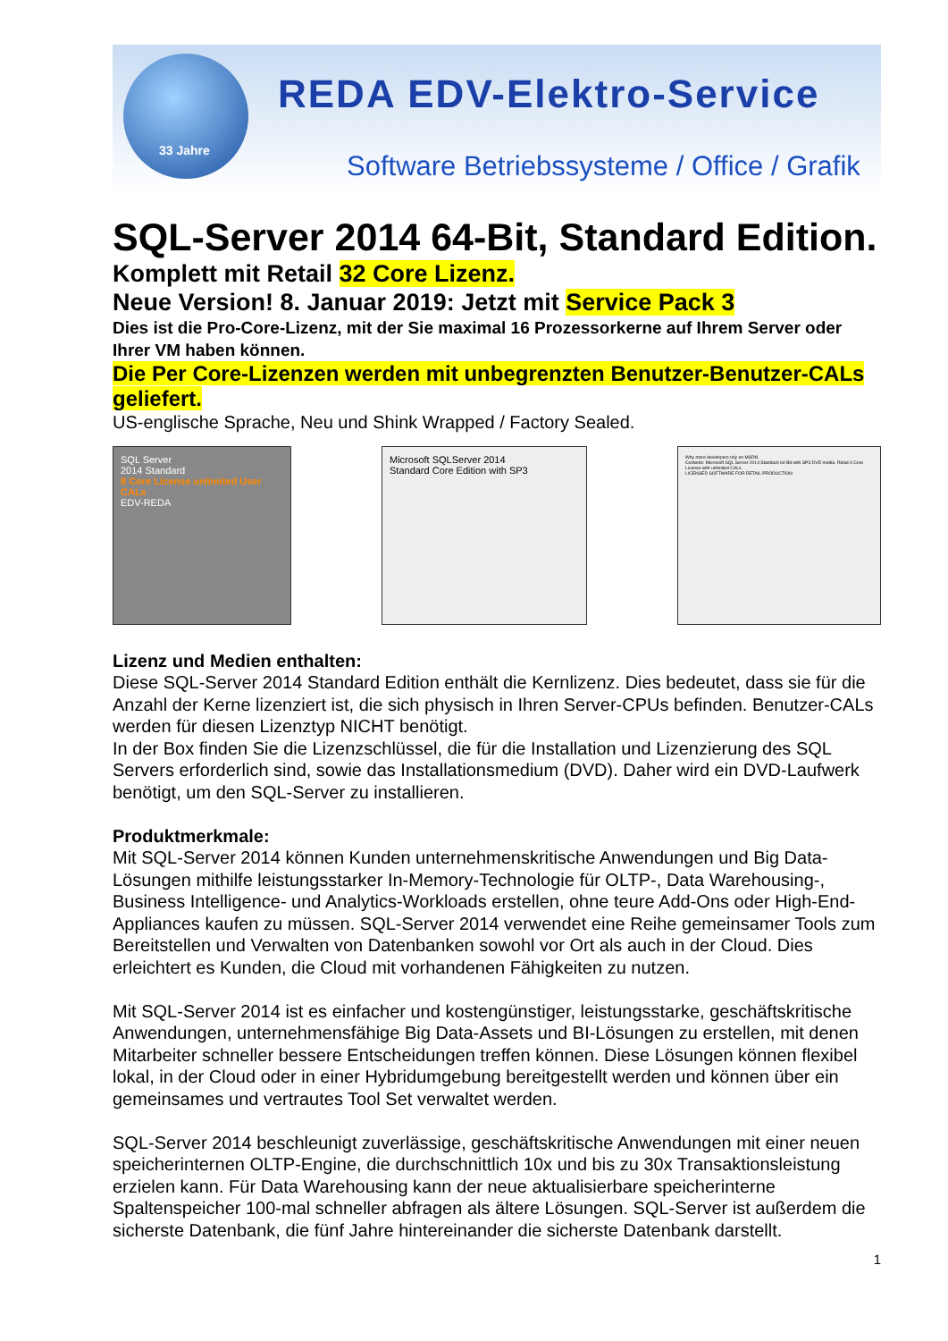33 Jahre
REDA EDV-Elektro-Service
Software Betriebssysteme / Office / Grafik
SQL-Server 2014 64-Bit, Standard Edition.
Komplett mit Retail 32 Core Lizenz.
Neue Version! 8. Januar 2019: Jetzt mit Service Pack 3
Dies ist die Pro-Core-Lizenz, mit der Sie maximal 16 Prozessorkerne auf Ihrem Server oder Ihrer VM haben können.
Die Per Core-Lizenzen werden mit unbegrenzten Benutzer-Benutzer-CALs geliefert.
US-englische Sprache, Neu und Shink Wrapped / Factory Sealed.
SQL Server
2014 Standard
8 Core License unlimited User CALs
EDV-REDA
Microsoft SQLServer 2014
Standard Core Edition with SP3
Why more developers rely on MSDN.
Contents: Microsoft SQL Server 2014 Standard 64-Bit with SP3 DVD media. Retail 4 Core License with unlimited CALs.
LICENSED SOFTWARE FOR RETAIL PRODUCTION
Lizenz und Medien enthalten:
Diese SQL-Server 2014 Standard Edition enthält die Kernlizenz. Dies bedeutet, dass sie für die Anzahl der Kerne lizenziert ist, die sich physisch in Ihren Server-CPUs befinden. Benutzer-CALs werden für diesen Lizenztyp NICHT benötigt.
In der Box finden Sie die Lizenzschlüssel, die für die Installation und Lizenzierung des SQL Servers erforderlich sind, sowie das Installationsmedium (DVD). Daher wird ein DVD-Laufwerk benötigt, um den SQL-Server zu installieren.
Produktmerkmale:
Mit SQL-Server 2014 können Kunden unternehmenskritische Anwendungen und Big Data-Lösungen mithilfe leistungsstarker In-Memory-Technologie für OLTP-, Data Warehousing-, Business Intelligence- und Analytics-Workloads erstellen, ohne teure Add-Ons oder High-End-Appliances kaufen zu müssen. SQL-Server 2014 verwendet eine Reihe gemeinsamer Tools zum Bereitstellen und Verwalten von Datenbanken sowohl vor Ort als auch in der Cloud. Dies erleichtert es Kunden, die Cloud mit vorhandenen Fähigkeiten zu nutzen.
Mit SQL-Server 2014 ist es einfacher und kostengünstiger, leistungsstarke, geschäftskritische Anwendungen, unternehmensfähige Big Data-Assets und BI-Lösungen zu erstellen, mit denen Mitarbeiter schneller bessere Entscheidungen treffen können. Diese Lösungen können flexibel lokal, in der Cloud oder in einer Hybridumgebung bereitgestellt werden und können über ein gemeinsames und vertrautes Tool Set verwaltet werden.
SQL-Server 2014 beschleunigt zuverlässige, geschäftskritische Anwendungen mit einer neuen speicherinternen OLTP-Engine, die durchschnittlich 10x und bis zu 30x Transaktionsleistung erzielen kann. Für Data Warehousing kann der neue aktualisierbare speicherinterne Spaltenspeicher 100-mal schneller abfragen als ältere Lösungen. SQL-Server ist außerdem die sicherste Datenbank, die fünf Jahre hintereinander die sicherste Datenbank darstellt.
1